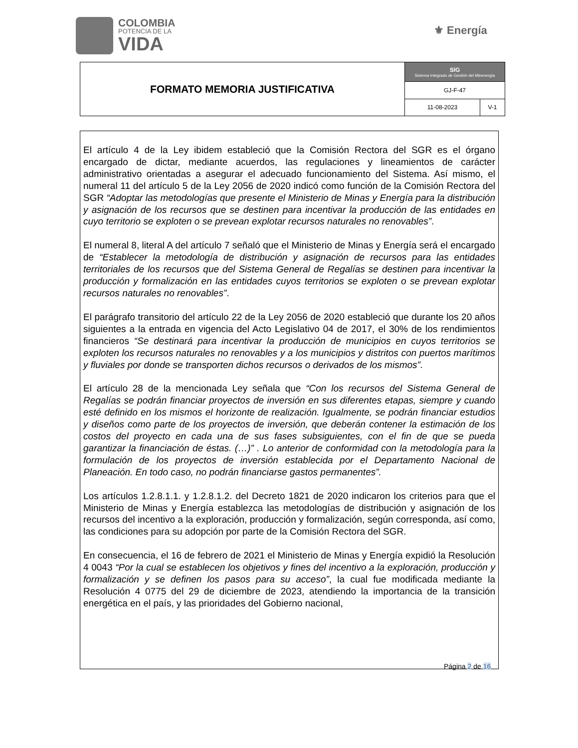COLOMBIA
POTENCIA DE LA
VIDA
⚜ Energía
| FORMATO MEMORIA JUSTIFICATIVA | SIG Sistema Integrado de Gestión del Minenergía | |
| | GJ-F-47 | |
| | 11-08-2023 | V-1 |
El artículo 4 de la Ley ibidem estableció que la Comisión Rectora del SGR es el órgano encargado de dictar, mediante acuerdos, las regulaciones y lineamientos de carácter administrativo orientadas a asegurar el adecuado funcionamiento del Sistema. Así mismo, el numeral 11 del artículo 5 de la Ley 2056 de 2020 indicó como función de la Comisión Rectora del SGR “Adoptar las metodologías que presente el Ministerio de Minas y Energía para la distribución y asignación de los recursos que se destinen para incentivar la producción de las entidades en cuyo territorio se exploten o se prevean explotar recursos naturales no renovables”.
El numeral 8, literal A del artículo 7 señaló que el Ministerio de Minas y Energía será el encargado de “Establecer la metodología de distribución y asignación de recursos para las entidades territoriales de los recursos que del Sistema General de Regalías se destinen para incentivar la producción y formalización en las entidades cuyos territorios se exploten o se prevean explotar recursos naturales no renovables”.
El parágrafo transitorio del artículo 22 de la Ley 2056 de 2020 estableció que durante los 20 años siguientes a la entrada en vigencia del Acto Legislativo 04 de 2017, el 30% de los rendimientos financieros “Se destinará para incentivar la producción de municipios en cuyos territorios se exploten los recursos naturales no renovables y a los municipios y distritos con puertos marítimos y fluviales por donde se transporten dichos recursos o derivados de los mismos”.
El artículo 28 de la mencionada Ley señala que “Con los recursos del Sistema General de Regalías se podrán financiar proyectos de inversión en sus diferentes etapas, siempre y cuando esté definido en los mismos el horizonte de realización. Igualmente, se podrán financiar estudios y diseños como parte de los proyectos de inversión, que deberán contener la estimación de los costos del proyecto en cada una de sus fases subsiguientes, con el fin de que se pueda garantizar la financiación de éstas. (…)” . Lo anterior de conformidad con la metodología para la formulación de los proyectos de inversión establecida por el Departamento Nacional de Planeación. En todo caso, no podrán financiarse gastos permanentes”.
Los artículos 1.2.8.1.1. y 1.2.8.1.2. del Decreto 1821 de 2020 indicaron los criterios para que el Ministerio de Minas y Energía establezca las metodologías de distribución y asignación de los recursos del incentivo a la exploración, producción y formalización, según corresponda, así como, las condiciones para su adopción por parte de la Comisión Rectora del SGR.
En consecuencia, el 16 de febrero de 2021 el Ministerio de Minas y Energía expidió la Resolución 4 0043 “Por la cual se establecen los objetivos y fines del incentivo a la exploración, producción y formalización y se definen los pasos para su acceso”, la cual fue modificada mediante la Resolución 4 0775 del 29 de diciembre de 2023, atendiendo la importancia de la transición energética en el país, y las prioridades del Gobierno nacional,
Página 2 de 16